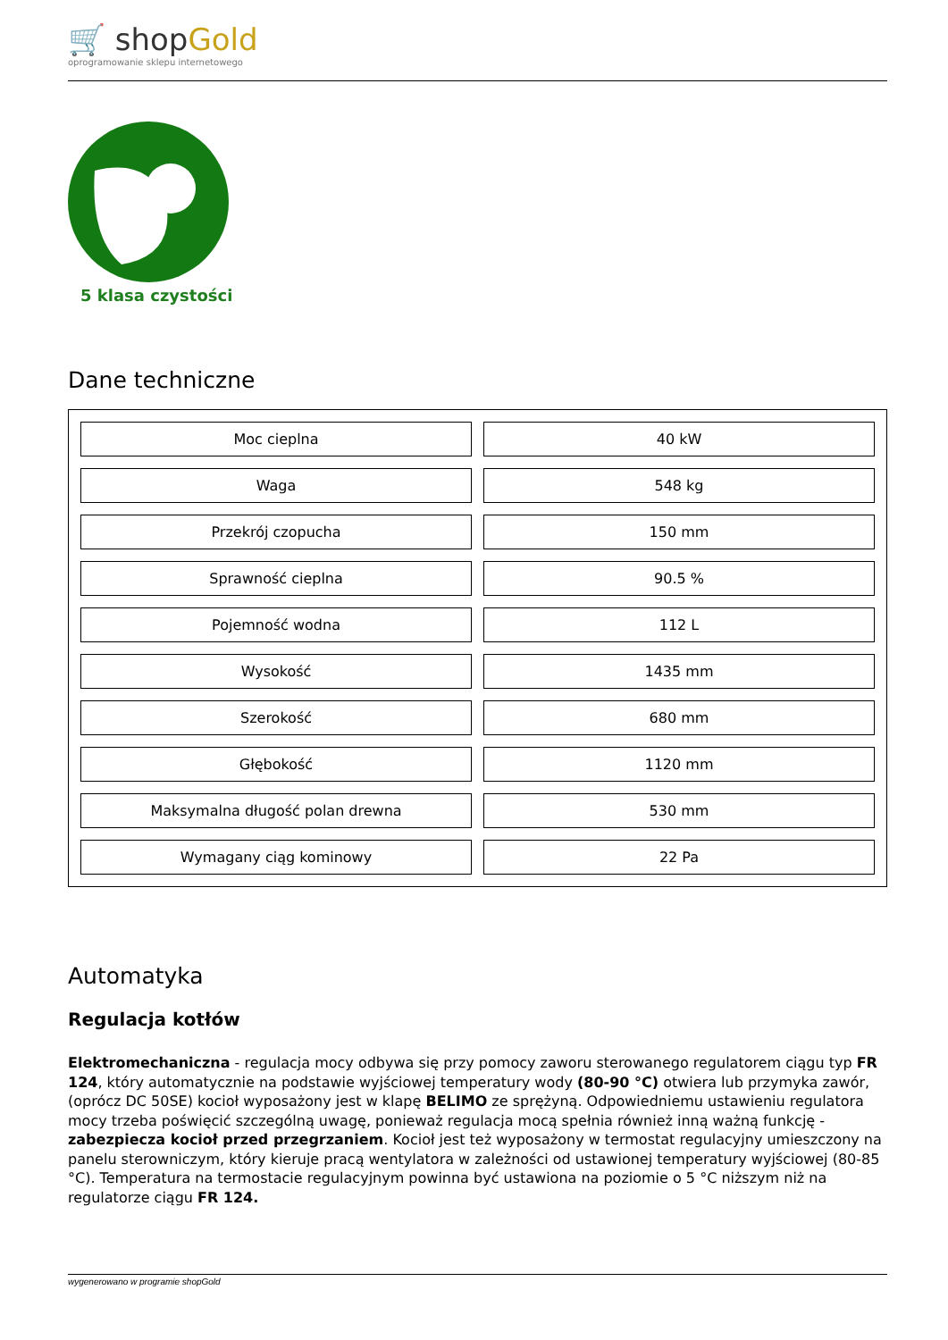🛒 shopGold
oprogramowanie sklepu internetowego
5 klasa czystości
Dane techniczne
| Moc cieplna | 40 kW |
| Waga | 548 kg |
| Przekrój czopucha | 150 mm |
| Sprawność cieplna | 90.5 % |
| Pojemność wodna | 112 L |
| Wysokość | 1435 mm |
| Szerokość | 680 mm |
| Głębokość | 1120 mm |
| Maksymalna długość polan drewna | 530 mm |
| Wymagany ciąg kominowy | 22 Pa |
Automatyka
Regulacja kotłów
Elektromechaniczna - regulacja mocy odbywa się przy pomocy zaworu sterowanego regulatorem ciągu typ FR 124, który automatycznie na podstawie wyjściowej temperatury wody (80-90 °C) otwiera lub przymyka zawór, (oprócz DC 50SE) kocioł wyposażony jest w klapę BELIMO ze sprężyną. Odpowiedniemu ustawieniu regulatora mocy trzeba poświęcić szczególną uwagę, ponieważ regulacja mocą spełnia również inną ważną funkcję - zabezpiecza kocioł przed przegrzaniem. Kocioł jest też wyposażony w termostat regulacyjny umieszczony na panelu sterowniczym, który kieruje pracą wentylatora w zależności od ustawionej temperatury wyjściowej (80-85 °C). Temperatura na termostacie regulacyjnym powinna być ustawiona na poziomie o 5 °C niższym niż na regulatorze ciągu FR 124.
wygenerowano w programie shopGold